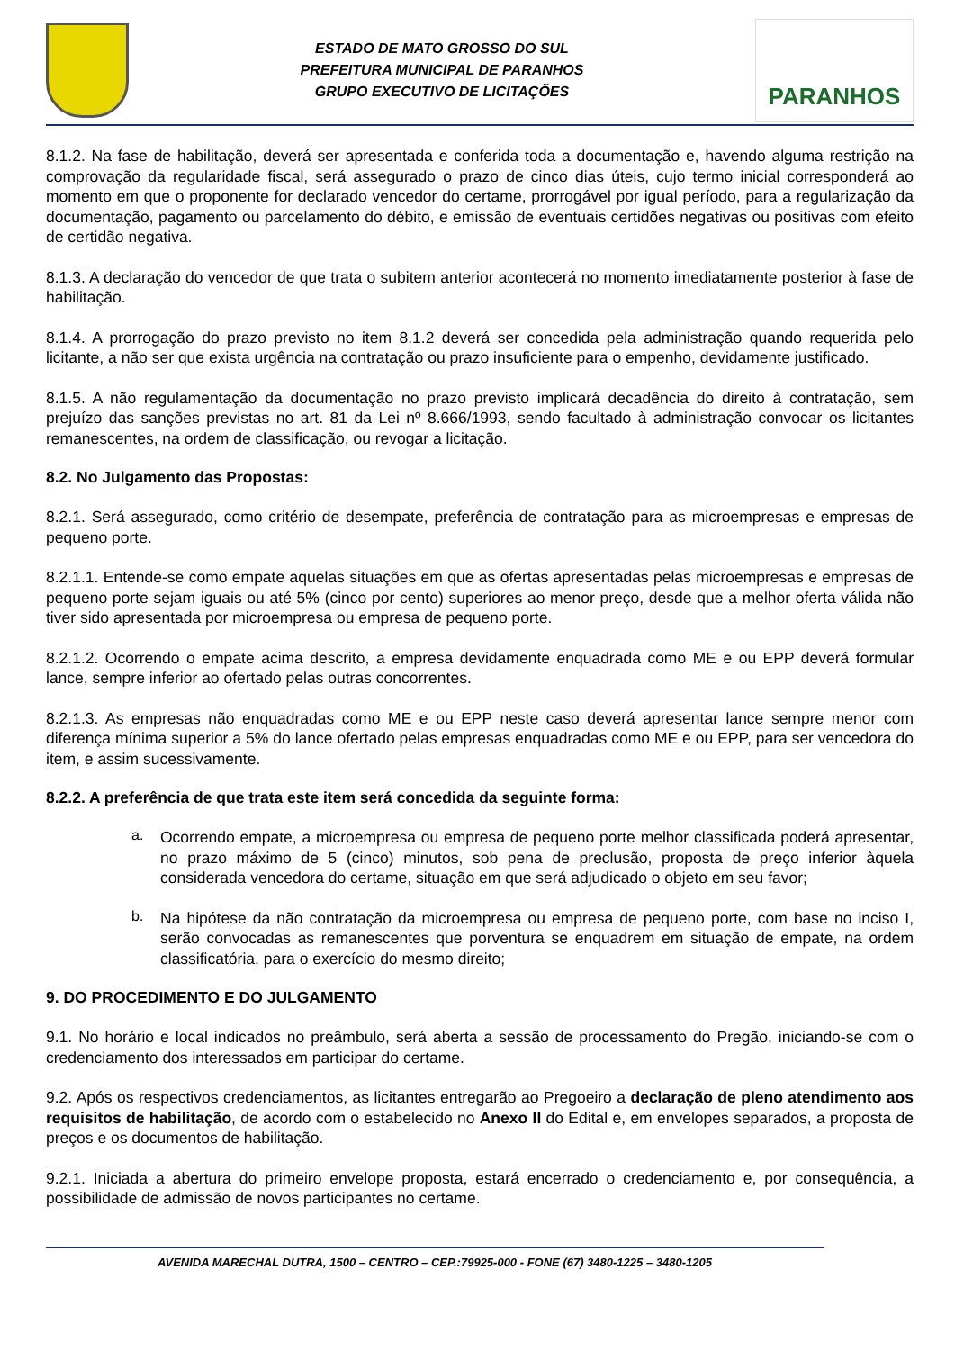ESTADO DE MATO GROSSO DO SUL
PREFEITURA MUNICIPAL DE PARANHOS
GRUPO EXECUTIVO DE LICITAÇÕES
PARANHOS
8.1.2. Na fase de habilitação, deverá ser apresentada e conferida toda a documentação e, havendo alguma restrição na comprovação da regularidade fiscal, será assegurado o prazo de cinco dias úteis, cujo termo inicial corresponderá ao momento em que o proponente for declarado vencedor do certame, prorrogável por igual período, para a regularização da documentação, pagamento ou parcelamento do débito, e emissão de eventuais certidões negativas ou positivas com efeito de certidão negativa.
8.1.3. A declaração do vencedor de que trata o subitem anterior acontecerá no momento imediatamente posterior à fase de habilitação.
8.1.4. A prorrogação do prazo previsto no item 8.1.2 deverá ser concedida pela administração quando requerida pelo licitante, a não ser que exista urgência na contratação ou prazo insuficiente para o empenho, devidamente justificado.
8.1.5. A não regulamentação da documentação no prazo previsto implicará decadência do direito à contratação, sem prejuízo das sanções previstas no art. 81 da Lei nº 8.666/1993, sendo facultado à administração convocar os licitantes remanescentes, na ordem de classificação, ou revogar a licitação.
8.2. No Julgamento das Propostas:
8.2.1. Será assegurado, como critério de desempate, preferência de contratação para as microempresas e empresas de pequeno porte.
8.2.1.1. Entende-se como empate aquelas situações em que as ofertas apresentadas pelas microempresas e empresas de pequeno porte sejam iguais ou até 5% (cinco por cento) superiores ao menor preço, desde que a melhor oferta válida não tiver sido apresentada por microempresa ou empresa de pequeno porte.
8.2.1.2. Ocorrendo o empate acima descrito, a empresa devidamente enquadrada como ME e ou EPP deverá formular lance, sempre inferior ao ofertado pelas outras concorrentes.
8.2.1.3. As empresas não enquadradas como ME e ou EPP neste caso deverá apresentar lance sempre menor com diferença mínima superior a 5% do lance ofertado pelas empresas enquadradas como ME e ou EPP, para ser vencedora do item, e assim sucessivamente.
8.2.2. A preferência de que trata este item será concedida da seguinte forma:
a.
Ocorrendo empate, a microempresa ou empresa de pequeno porte melhor classificada poderá apresentar, no prazo máximo de 5 (cinco) minutos, sob pena de preclusão, proposta de preço inferior àquela considerada vencedora do certame, situação em que será adjudicado o objeto em seu favor;
b.
Na hipótese da não contratação da microempresa ou empresa de pequeno porte, com base no inciso I, serão convocadas as remanescentes que porventura se enquadrem em situação de empate, na ordem classificatória, para o exercício do mesmo direito;
9. DO PROCEDIMENTO E DO JULGAMENTO
9.1. No horário e local indicados no preâmbulo, será aberta a sessão de processamento do Pregão, iniciando-se com o credenciamento dos interessados em participar do certame.
9.2. Após os respectivos credenciamentos, as licitantes entregarão ao Pregoeiro a declaração de pleno atendimento aos requisitos de habilitação, de acordo com o estabelecido no Anexo II do Edital e, em envelopes separados, a proposta de preços e os documentos de habilitação.
9.2.1. Iniciada a abertura do primeiro envelope proposta, estará encerrado o credenciamento e, por consequência, a possibilidade de admissão de novos participantes no certame.
AVENIDA MARECHAL DUTRA, 1500 – CENTRO – CEP.:79925-000 - FONE (67) 3480-1225 – 3480-1205